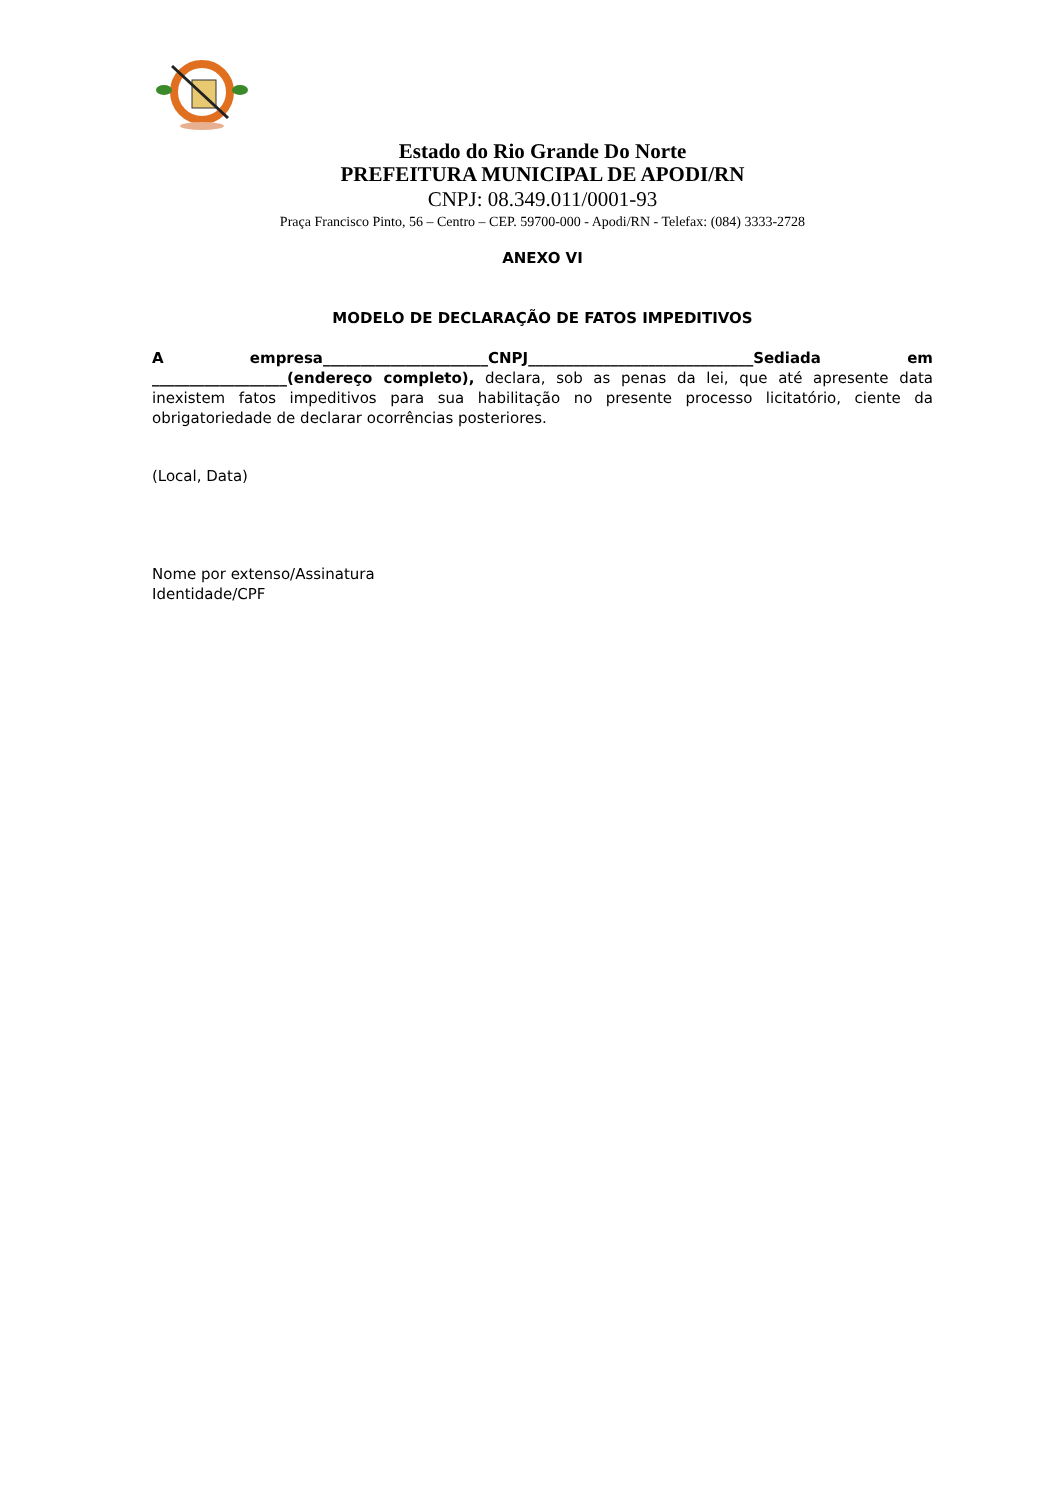Estado do Rio Grande Do Norte
PREFEITURA MUNICIPAL DE APODI/RN
CNPJ: 08.349.011/0001-93
Praça Francisco Pinto, 56 – Centro – CEP. 59700-000 - Apodi/RN - Telefax: (084) 3333-2728
ANEXO VI
MODELO DE DECLARAÇÃO DE FATOS IMPEDITIVOS
A empresa______________________CNPJ______________________________Sediada em __________________(endereço completo), declara, sob as penas da lei, que até apresente data inexistem fatos impeditivos para sua habilitação no presente processo licitatório, ciente da obrigatoriedade de declarar ocorrências posteriores.
(Local, Data)
Nome por extenso/Assinatura
Identidade/CPF